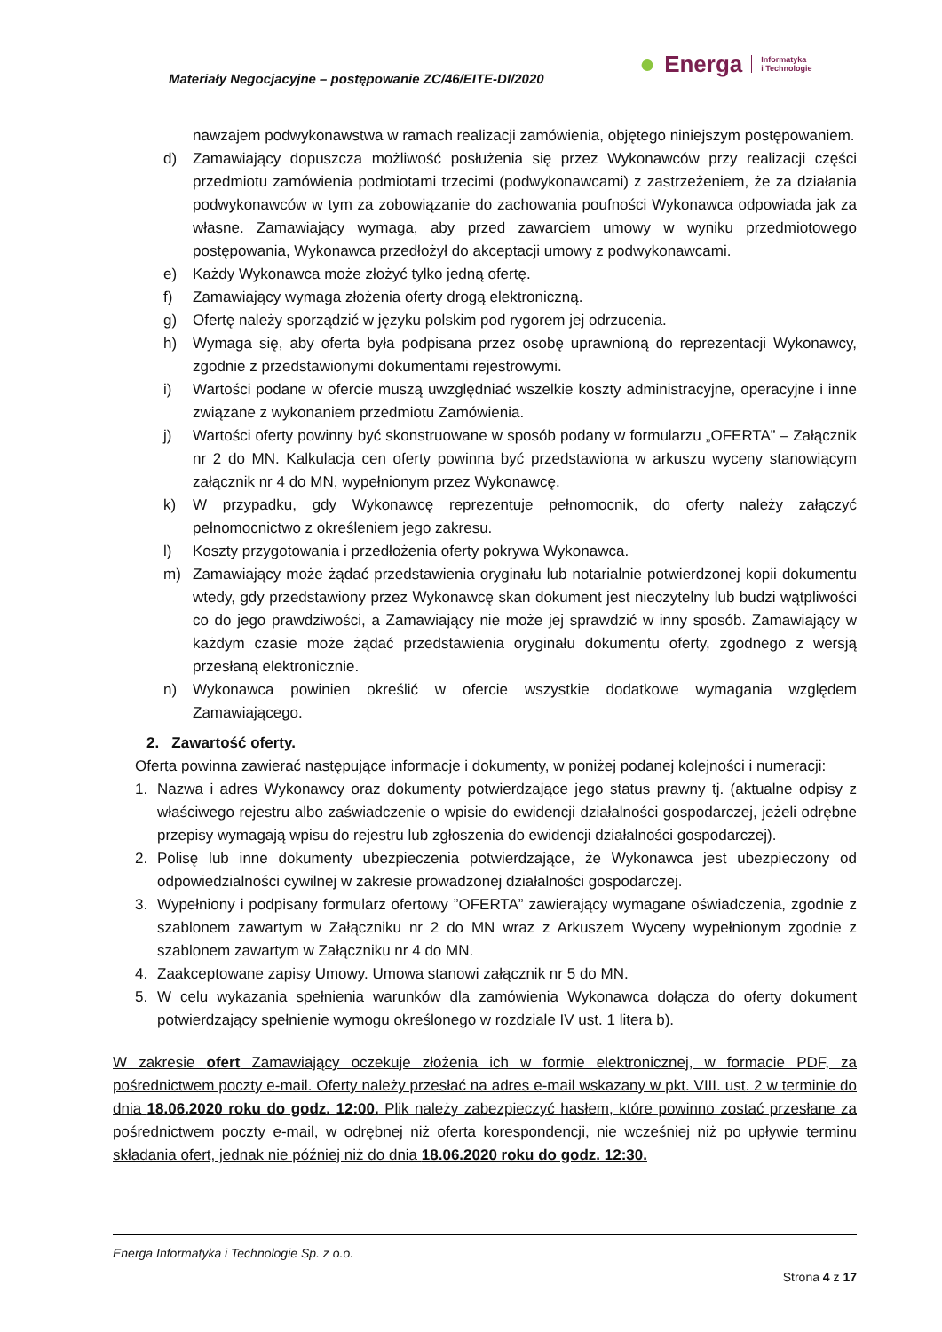Materiały Negocjacyjne – postępowanie ZC/46/EITE-DI/2020
● Energa Informatyka
i Technologie
nawzajem podwykonawstwa w ramach realizacji zamówienia, objętego niniejszym postępowaniem.
d) Zamawiający dopuszcza możliwość posłużenia się przez Wykonawców przy realizacji części przedmiotu zamówienia podmiotami trzecimi (podwykonawcami) z zastrzeżeniem, że za działania podwykonawców w tym za zobowiązanie do zachowania poufności Wykonawca odpowiada jak za własne. Zamawiający wymaga, aby przed zawarciem umowy w wyniku przedmiotowego postępowania, Wykonawca przedłożył do akceptacji umowy z podwykonawcami.
e) Każdy Wykonawca może złożyć tylko jedną ofertę.
f) Zamawiający wymaga złożenia oferty drogą elektroniczną.
g) Ofertę należy sporządzić w języku polskim pod rygorem jej odrzucenia.
h) Wymaga się, aby oferta była podpisana przez osobę uprawnioną do reprezentacji Wykonawcy, zgodnie z przedstawionymi dokumentami rejestrowymi.
i) Wartości podane w ofercie muszą uwzględniać wszelkie koszty administracyjne, operacyjne i inne związane z wykonaniem przedmiotu Zamówienia.
j) Wartości oferty powinny być skonstruowane w sposób podany w formularzu „OFERTA” – Załącznik nr 2 do MN. Kalkulacja cen oferty powinna być przedstawiona w arkuszu wyceny stanowiącym załącznik nr 4 do MN, wypełnionym przez Wykonawcę.
k) W przypadku, gdy Wykonawcę reprezentuje pełnomocnik, do oferty należy załączyć pełnomocnictwo z określeniem jego zakresu.
l) Koszty przygotowania i przedłożenia oferty pokrywa Wykonawca.
m) Zamawiający może żądać przedstawienia oryginału lub notarialnie potwierdzonej kopii dokumentu wtedy, gdy przedstawiony przez Wykonawcę skan dokument jest nieczytelny lub budzi wątpliwości co do jego prawdziwości, a Zamawiający nie może jej sprawdzić w inny sposób. Zamawiający w każdym czasie może żądać przedstawienia oryginału dokumentu oferty, zgodnego z wersją przesłaną elektronicznie.
n) Wykonawca powinien określić w ofercie wszystkie dodatkowe wymagania względem Zamawiającego.
2. Zawartość oferty.
Oferta powinna zawierać następujące informacje i dokumenty, w poniżej podanej kolejności i numeracji:
1. Nazwa i adres Wykonawcy oraz dokumenty potwierdzające jego status prawny tj. (aktualne odpisy z właściwego rejestru albo zaświadczenie o wpisie do ewidencji działalności gospodarczej, jeżeli odrębne przepisy wymagają wpisu do rejestru lub zgłoszenia do ewidencji działalności gospodarczej).
2. Polisę lub inne dokumenty ubezpieczenia potwierdzające, że Wykonawca jest ubezpieczony od odpowiedzialności cywilnej w zakresie prowadzonej działalności gospodarczej.
3. Wypełniony i podpisany formularz ofertowy ”OFERTA” zawierający wymagane oświadczenia, zgodnie z szablonem zawartym w Załączniku nr 2 do MN wraz z Arkuszem Wyceny wypełnionym zgodnie z szablonem zawartym w Załączniku nr 4 do MN.
4. Zaakceptowane zapisy Umowy. Umowa stanowi załącznik nr 5 do MN.
5. W celu wykazania spełnienia warunków dla zamówienia Wykonawca dołącza do oferty dokument potwierdzający spełnienie wymogu określonego w rozdziale IV ust. 1 litera b).
W zakresie ofert Zamawiający oczekuje złożenia ich w formie elektronicznej, w formacie PDF, za pośrednictwem poczty e-mail. Oferty należy przesłać na adres e-mail wskazany w pkt. VIII. ust. 2 w terminie do dnia 18.06.2020 roku do godz. 12:00. Plik należy zabezpieczyć hasłem, które powinno zostać przesłane za pośrednictwem poczty e-mail, w odrębnej niż oferta korespondencji, nie wcześniej niż po upływie terminu składania ofert, jednak nie później niż do dnia 18.06.2020 roku do godz. 12:30.
Energa Informatyka i Technologie Sp. z o.o.
Strona 4 z 17